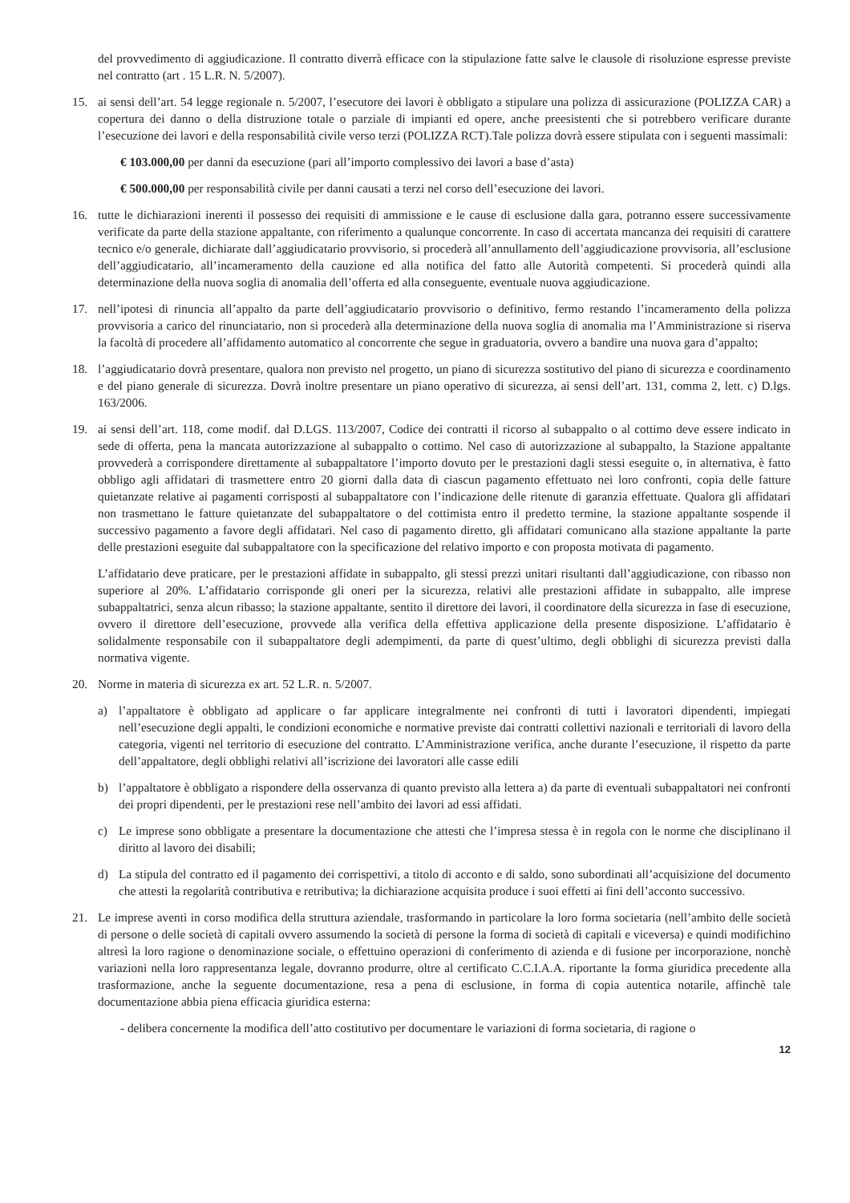del provvedimento di aggiudicazione. Il contratto diverrà efficace con la stipulazione fatte salve le clausole di risoluzione espresse previste nel contratto (art . 15 L.R. N. 5/2007).
15. ai sensi dell’art. 54 legge regionale n. 5/2007, l’esecutore dei lavori è obbligato a stipulare una polizza di assicurazione (POLIZZA CAR) a copertura dei danno o della distruzione totale o parziale di impianti ed opere, anche preesistenti che si potrebbero verificare durante l’esecuzione dei lavori e della responsabilità civile verso terzi (POLIZZA RCT).Tale polizza dovrà essere stipulata con i seguenti massimali:
€ 103.000,00 per danni da esecuzione (pari all’importo complessivo dei lavori a base d’asta)
€ 500.000,00 per responsabilità civile per danni causati a terzi nel corso dell’esecuzione dei lavori.
16. tutte le dichiarazioni inerenti il possesso dei requisiti di ammissione e le cause di esclusione dalla gara, potranno essere successivamente verificate da parte della stazione appaltante, con riferimento a qualunque concorrente. In caso di accertata mancanza dei requisiti di carattere tecnico e/o generale, dichiarate dall’aggiudicatario provvisorio, si procederà all’annullamento dell’aggiudicazione provvisoria, all’esclusione dell’aggiudicatario, all’incameramento della cauzione ed alla notifica del fatto alle Autorità competenti. Si procederà quindi alla determinazione della nuova soglia di anomalia dell’offerta ed alla conseguente, eventuale nuova aggiudicazione.
17. nell’ipotesi di rinuncia all’appalto da parte dell’aggiudicatario provvisorio o definitivo, fermo restando l’incameramento della polizza provvisoria a carico del rinunciatario, non si procederà alla determinazione della nuova soglia di anomalia ma l’Amministrazione si riserva la facoltà di procedere all’affidamento automatico al concorrente che segue in graduatoria, ovvero a bandire una nuova gara d’appalto;
18. l’aggiudicatario dovrà presentare, qualora non previsto nel progetto, un piano di sicurezza sostitutivo del piano di sicurezza e coordinamento e del piano generale di sicurezza. Dovrà inoltre presentare un piano operativo di sicurezza, ai sensi dell’art. 131, comma 2, lett. c) D.lgs. 163/2006.
19. ai sensi dell’art. 118, come modif. dal D.LGS. 113/2007, Codice dei contratti il ricorso al subappalto o al cottimo deve essere indicato in sede di offerta, pena la mancata autorizzazione al subappalto o cottimo. Nel caso di autorizzazione al subappalto, la Stazione appaltante provvederà a corrispondere direttamente al subappaltatore l’importo dovuto per le prestazioni dagli stessi eseguite o, in alternativa, è fatto obbligo agli affidatari di trasmettere entro 20 giorni dalla data di ciascun pagamento effettuato nei loro confronti, copia delle fatture quietanzate relative ai pagamenti corrisposti al subappaltatore con l’indicazione delle ritenute di garanzia effettuate. Qualora gli affidatari non trasmettano le fatture quietanzate del subappaltatore o del cottimista entro il predetto termine, la stazione appaltante sospende il successivo pagamento a favore degli affidatari. Nel caso di pagamento diretto, gli affidatari comunicano alla stazione appaltante la parte delle prestazioni eseguite dal subappaltatore con la specificazione del relativo importo e con proposta motivata di pagamento.
L’affidatario deve praticare, per le prestazioni affidate in subappalto, gli stessi prezzi unitari risultanti dall’aggiudicazione, con ribasso non superiore al 20%. L’affidatario corrisponde gli oneri per la sicurezza, relativi alle prestazioni affidate in subappalto, alle imprese subappaltatrici, senza alcun ribasso; la stazione appaltante, sentito il direttore dei lavori, il coordinatore della sicurezza in fase di esecuzione, ovvero il direttore dell’esecuzione, provvede alla verifica della effettiva applicazione della presente disposizione. L’affidatario è solidalmente responsabile con il subappaltatore degli adempimenti, da parte di quest’ultimo, degli obblighi di sicurezza previsti dalla normativa vigente.
20. Norme in materia di sicurezza ex art. 52 L.R. n. 5/2007.
a) l’appaltatore è obbligato ad applicare o far applicare integralmente nei confronti di tutti i lavoratori dipendenti, impiegati nell’esecuzione degli appalti, le condizioni economiche e normative previste dai contratti collettivi nazionali e territoriali di lavoro della categoria, vigenti nel territorio di esecuzione del contratto. L’Amministrazione verifica, anche durante l’esecuzione, il rispetto da parte dell’appaltatore, degli obblighi relativi all’iscrizione dei lavoratori alle casse edili
b) l’appaltatore è obbligato a rispondere della osservanza di quanto previsto alla lettera a) da parte di eventuali subappaltatori nei confronti dei propri dipendenti, per le prestazioni rese nell’ambito dei lavori ad essi affidati.
c) Le imprese sono obbligate a presentare la documentazione che attesti che l’impresa stessa è in regola con le norme che disciplinano il diritto al lavoro dei disabili;
d) La stipula del contratto ed il pagamento dei corrispettivi, a titolo di acconto e di saldo, sono subordinati all’acquisizione del documento che attesti la regolarità contributiva e retributiva; la dichiarazione acquisita produce i suoi effetti ai fini dell’acconto successivo.
21. Le imprese aventi in corso modifica della struttura aziendale, trasformando in particolare la loro forma societaria (nell’ambito delle società di persone o delle società di capitali ovvero assumendo la società di persone la forma di società di capitali e viceversa) e quindi modifichino altresì la loro ragione o denominazione sociale, o effettuino operazioni di conferimento di azienda e di fusione per incorporazione, nonchè variazioni nella loro rappresentanza legale, dovranno produrre, oltre al certificato C.C.I.A.A. riportante la forma giuridica precedente alla trasformazione, anche la seguente documentazione, resa a pena di esclusione, in forma di copia autentica notarile, affinchè tale documentazione abbia piena efficacia giuridica esterna:
- delibera concernente la modifica dell’atto costitutivo per documentare le variazioni di forma societaria, di ragione o
12